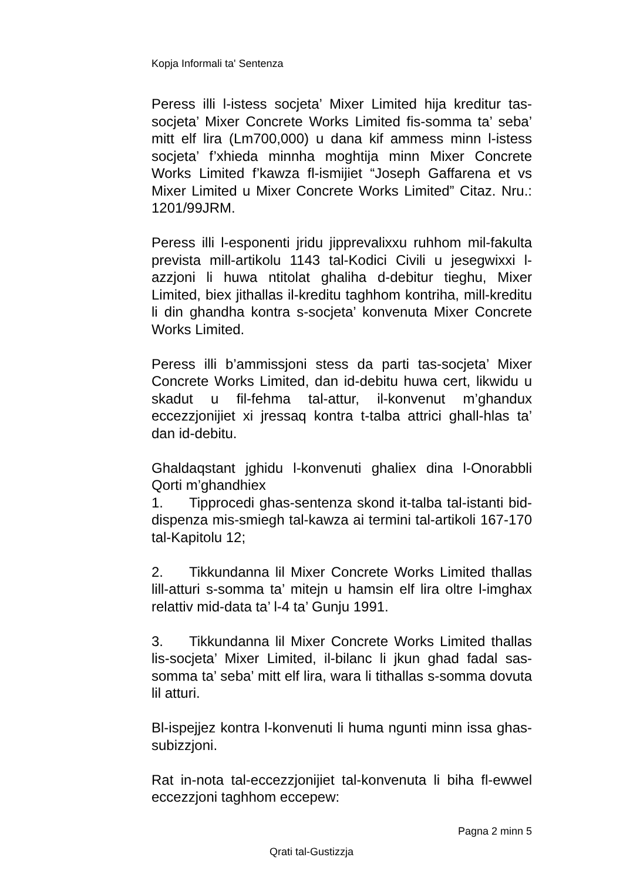Kopja Informali ta' Sentenza
Peress illi l-istess socjeta’ Mixer Limited hija kreditur tas-socjeta’ Mixer Concrete Works Limited fis-somma ta’ seba’ mitt elf lira (Lm700,000) u dana kif ammess minn l-istess socjeta’ f’xhieda minnha moghtija minn Mixer Concrete Works Limited f’kawza fl-ismijiet “Joseph Gaffarena et vs Mixer Limited u Mixer Concrete Works Limited” Citaz. Nru.: 1201/99JRM.
Peress illi l-esponenti jridu jipprevalixxu ruhhom mil-fakulta prevista mill-artikolu 1143 tal-Kodici Civili u jesegwixxi l-azzjoni li huwa ntitolat ghaliha d-debitur tieghu, Mixer Limited, biex jithallas il-kreditu taghhom kontriha, mill-kreditu li din ghandha kontra s-socjeta’ konvenuta Mixer Concrete Works Limited.
Peress illi b’ammissjoni stess da parti tas-socjeta’ Mixer Concrete Works Limited, dan id-debitu huwa cert, likwidu u skadut u fil-fehma tal-attur, il-konvenut m’ghandux eccezzjonijiet xi jressaq kontra t-talba attrici ghall-hlas ta’ dan id-debitu.
Ghaldaqstant jghidu l-konvenuti ghaliex dina l-Onorabbli Qorti m’ghandhiex
1. Tipprocedi ghas-sentenza skond it-talba tal-istanti bid-dispenza mis-smiegh tal-kawza ai termini tal-artikoli 167-170 tal-Kapitolu 12;
2. Tikkundanna lil Mixer Concrete Works Limited thallas lill-atturi s-somma ta’ mitejn u hamsin elf lira oltre l-imghax relattiv mid-data ta’ l-4 ta’ Gunju 1991.
3. Tikkundanna lil Mixer Concrete Works Limited thallas lis-socjeta’ Mixer Limited, il-bilanc li jkun ghad fadal sas-somma ta’ seba’ mitt elf lira, wara li tithallas s-somma dovuta lil atturi.
Bl-ispejjez kontra l-konvenuti li huma ngunti minn issa ghas-subizzjoni.
Rat in-nota tal-eccezzjonijiet tal-konvenuta li biha fl-ewwel eccezzjoni taghhom eccepew:
Pagna 2 minn 5
Qrati tal-Gustizzja